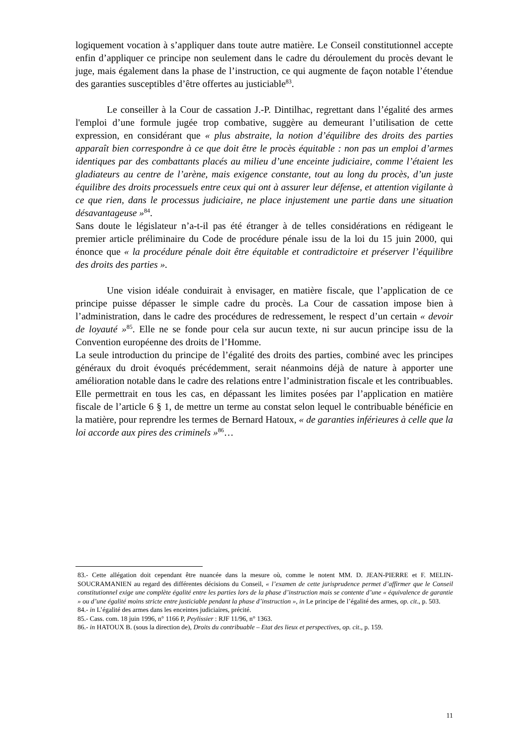logiquement vocation à s’appliquer dans toute autre matière. Le Conseil constitutionnel accepte enfin d’appliquer ce principe non seulement dans le cadre du déroulement du procès devant le juge, mais également dans la phase de l’instruction, ce qui augmente de façon notable l’étendue des garanties susceptibles d’être offertes au justiciable<sup>83</sup>.
Le conseiller à la Cour de cassation J.-P. Dintilhac, regrettant dans l’égalité des armes l'emploi d’une formule jugée trop combative, suggère au demeurant l’utilisation de cette expression, en considérant que « plus abstraite, la notion d’équilibre des droits des parties apparaît bien correspondre à ce que doit être le procès équitable : non pas un emploi d’armes identiques par des combattants placés au milieu d’une enceinte judiciaire, comme l’étaient les gladiateurs au centre de l’arène, mais exigence constante, tout au long du procès, d’un juste équilibre des droits processuels entre ceux qui ont à assurer leur défense, et attention vigilante à ce que rien, dans le processus judiciaire, ne place injustement une partie dans une situation désavantageuse »<sup>84</sup>.
Sans doute le législateur n’a-t-il pas été étranger à de telles considérations en rédigeant le premier article préliminaire du Code de procédure pénale issu de la loi du 15 juin 2000, qui énonce que « la procédure pénale doit être équitable et contradictoire et préserver l’équilibre des droits des parties ».
Une vision idéale conduirait à envisager, en matière fiscale, que l’application de ce principe puisse dépasser le simple cadre du procès. La Cour de cassation impose bien à l’administration, dans le cadre des procédures de redressement, le respect d’un certain « devoir de loyauté »<sup>85</sup>. Elle ne se fonde pour cela sur aucun texte, ni sur aucun principe issu de la Convention européenne des droits de l’Homme.
La seule introduction du principe de l’égalité des droits des parties, combiné avec les principes généraux du droit évoqués précédemment, serait néanmoins déjà de nature à apporter une amélioration notable dans le cadre des relations entre l’administration fiscale et les contribuables.
Elle permettrait en tous les cas, en dépassant les limites posées par l’application en matière fiscale de l’article 6 § 1, de mettre un terme au constat selon lequel le contribuable bénéficie en la matière, pour reprendre les termes de Bernard Hatoux, « de garanties inférieures à celle que la loi accorde aux pires des criminels »<sup>86</sup>…
83.- Cette allégation doit cependant être nuancée dans la mesure où, comme le notent MM. D. JEAN-PIERRE et F. MELIN-SOUCRAMANIEN au regard des différentes décisions du Conseil, « l’examen de cette jurisprudence permet d’affirmer que le Conseil constitutionnel exige une complète égalité entre les parties lors de la phase d’instruction mais se contente d’une « équivalence de garantie » ou d’une égalité moins stricte entre justiciable pendant la phase d’instruction », in Le principe de l’égalité des armes, op. cit., p. 503.
84.- in L’égalité des armes dans les enceintes judiciaires, précité.
85.- Cass. com. 18 juin 1996, n° 1166 P, Peylissier : RJF 11/96, n° 1363.
86.- in HATOUX B. (sous la direction de), Droits du contribuable – Etat des lieux et perspectives, op. cit., p. 159.
11